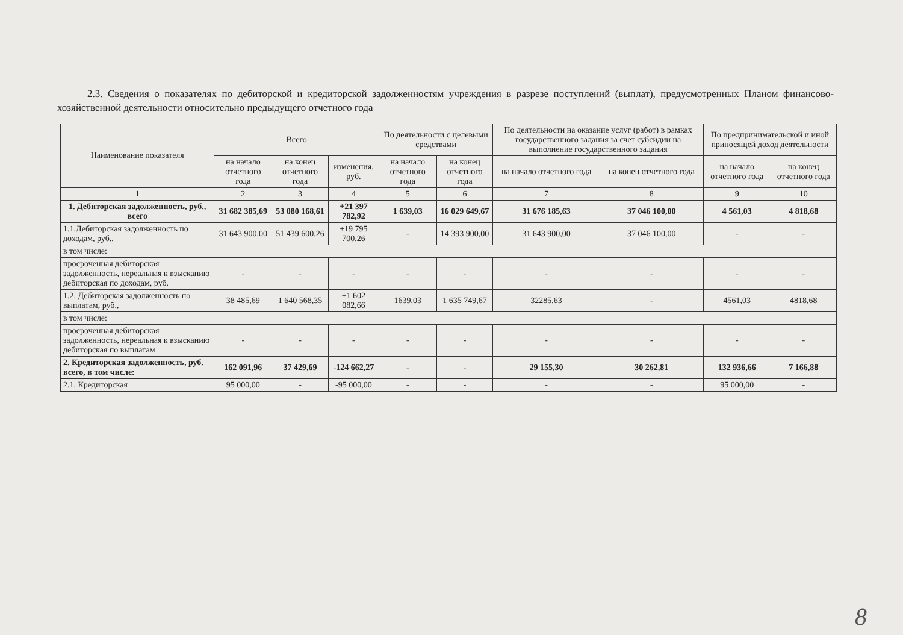2.3. Сведения о показателях по дебиторской и кредиторской задолженностям учреждения в разрезе поступлений (выплат), предусмотренных Планом финансово-хозяйственной деятельности относительно предыдущего отчетного года
| Наименование показателя | Всего | | | По деятельности с целевыми средствами | | По деятельности на оказание услуг (работ) в рамках государственного задания за счет субсидии на выполнение государственного задания | | По предпринимательской и иной приносящей доход деятельности | |
| --- | --- | --- | --- | --- | --- | --- | --- | --- | --- |
| | на начало отчетного года | на конец отчетного года | изменения, руб. | на начало отчетного года | на конец отчетного года | на начало отчетного года | на конец отчетного года | на начало отчетного года | на конец отчетного года |
| 1 | 2 | 3 | 4 | 5 | 6 | 7 | 8 | 9 | 10 |
| 1. Дебиторская задолженность, руб., всего | 31 682 385,69 | 53 080 168,61 | +21 397 782,92 | 1 639,03 | 16 029 649,67 | 31 676 185,63 | 37 046 100,00 | 4 561,03 | 4 818,68 |
| 1.1.Дебиторская задолженность по доходам, руб., | 31 643 900,00 | 51 439 600,26 | +19 795 700,26 | - | 14 393 900,00 | 31 643 900,00 | 37 046 100,00 | - | - |
| в том числе: | | | | | | | | | |
| просроченная дебиторская задолженность, нереальная к взысканию дебиторская по доходам, руб. | - | - | - | - | - | - | - | - | - |
| 1.2. Дебиторская задолженность по выплатам, руб., | 38 485,69 | 1 640 568,35 | +1 602 082,66 | 1639,03 | 1 635 749,67 | 32285,63 | - | 4561,03 | 4818,68 |
| в том числе: | | | | | | | | | |
| просроченная дебиторская задолженность, нереальная к взысканию дебиторская по выплатам | - | - | - | - | - | - | - | - | - |
| 2. Кредиторская задолженность, руб. всего, в том числе: | 162 091,96 | 37 429,69 | -124 662,27 | - | - | 29 155,30 | 30 262,81 | 132 936,66 | 7 166,88 |
| 2.1. Кредиторская | 95 000,00 | - | -95 000,00 | - | - | - | - | 95 000,00 | - |
8